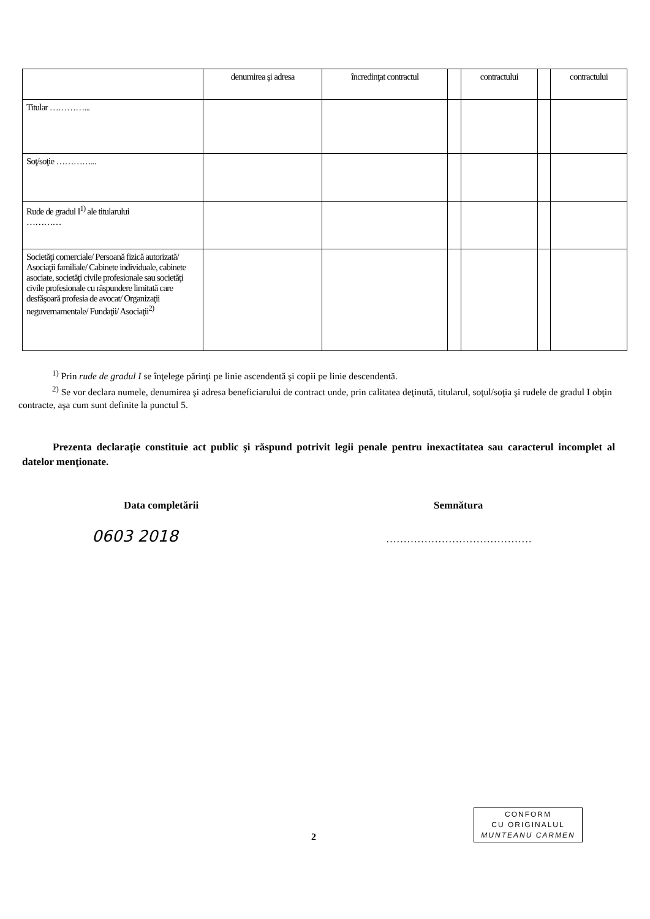| | denumirea şi adresa | încredinţat contractul | | contractului | | contractului |
| Titular …………... | | | | | | |
| Soţ/soţie …………... | | | | | | |
| Rude de gradul I<sup>1)</sup> ale titularului ………… | | | | | | |
| Societăţi comerciale/ Persoană fizică autorizată/ Asociaţii familiale/ Cabinete individuale, cabinete asociate, societăţi civile profesionale sau societăţi civile profesionale cu răspundere limitată care desfăşoară profesia de avocat/ Organizaţii neguvernamentale/ Fundaţii/ Asociaţii<sup>2)</sup> | | | | | | |
<sup>1)</sup> Prin rude de gradul I se înţelege părinţi pe linie ascendentă şi copii pe linie descendentă.
<sup>2)</sup> Se vor declara numele, denumirea şi adresa beneficiarului de contract unde, prin calitatea deţinută, titularul, soţul/soţia şi rudele de gradul I obţin contracte, aşa cum sunt definite la punctul 5.
Prezenta declaraţie constituie act public şi răspund potrivit legii penale pentru inexactitatea sau caracterul incomplet al datelor menţionate.
Data completării Semnătura
0603 2018 ……………………………………
CONFORM
CU ORIGINALUL
MUNTEANU CARMEN
2